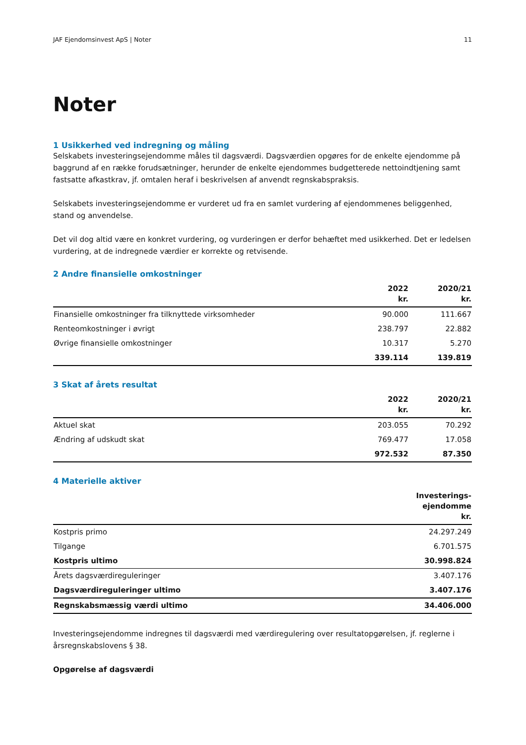JAF Ejendomsinvest ApS | Noter 11
Noter
1 Usikkerhed ved indregning og måling
Selskabets investeringsejendomme måles til dagsværdi. Dagsværdien opgøres for de enkelte ejendomme på baggrund af en række forudsætninger, herunder de enkelte ejendommes budgetterede nettoindtjening samt fastsatte afkastkrav, jf. omtalen heraf i beskrivelsen af anvendt regnskabspraksis.
Selskabets investeringsejendomme er vurderet ud fra en samlet vurdering af ejendommenes beliggenhed, stand og anvendelse.
Det vil dog altid være en konkret vurdering, og vurderingen er derfor behæftet med usikkerhed. Det er ledelsen vurdering, at de indregnede værdier er korrekte og retvisende.
2 Andre finansielle omkostninger
| | 2022 kr. | 2020/21 kr. |
| --- | --- | --- |
| Finansielle omkostninger fra tilknyttede virksomheder | 90.000 | 111.667 |
| Renteomkostninger i øvrigt | 238.797 | 22.882 |
| Øvrige finansielle omkostninger | 10.317 | 5.270 |
| | 339.114 | 139.819 |
3 Skat af årets resultat
| | 2022 kr. | 2020/21 kr. |
| --- | --- | --- |
| Aktuel skat | 203.055 | 70.292 |
| Ændring af udskudt skat | 769.477 | 17.058 |
| | 972.532 | 87.350 |
4 Materielle aktiver
| | Investerings- ejendomme kr. |
| --- | --- |
| Kostpris primo | 24.297.249 |
| Tilgange | 6.701.575 |
| Kostpris ultimo | 30.998.824 |
| Årets dagsværdireguleringer | 3.407.176 |
| Dagsværdireguleringer ultimo | 3.407.176 |
| Regnskabsmæssig værdi ultimo | 34.406.000 |
Investeringsejendomme indregnes til dagsværdi med værdiregulering over resultatopgørelsen, jf. reglerne i årsregnskabslovens § 38.
Opgørelse af dagsværdi